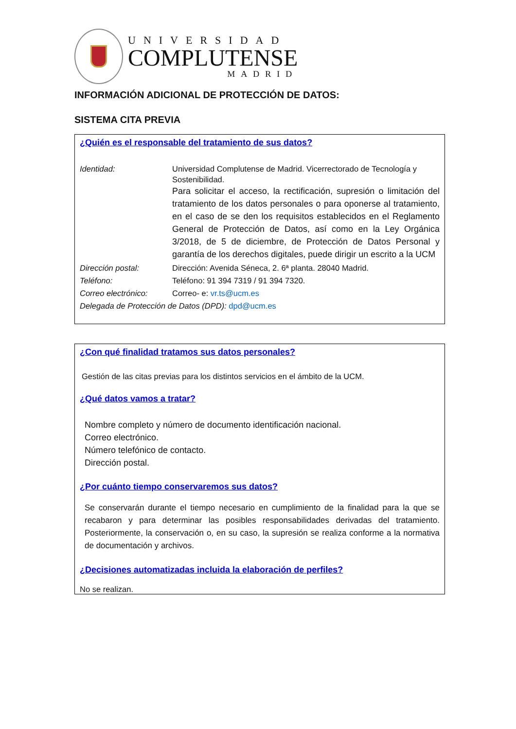UNIVERSIDAD
COMPLUTENSE
MADRID
INFORMACIÓN ADICIONAL DE PROTECCIÓN DE DATOS:
SISTEMA CITA PREVIA
¿Quién es el responsable del tratamiento de sus datos?
| Identidad: | Universidad Complutense de Madrid. Vicerrectorado de Tecnología y Sostenibilidad. Para solicitar el acceso, la rectificación, supresión o limitación del tratamiento de los datos personales o para oponerse al tratamiento, en el caso de se den los requisitos establecidos en el Reglamento General de Protección de Datos, así como en la Ley Orgánica 3/2018, de 5 de diciembre, de Protección de Datos Personal y garantía de los derechos digitales, puede dirigir un escrito a la UCM |
| Dirección postal: | Dirección: Avenida Séneca, 2. 6ª planta. 28040 Madrid. |
| Teléfono: | Teléfono: 91 394 7319 / 91 394 7320. |
| Correo electrónico: | Correo- e: vr.ts@ucm.es |
| Delegada de Protección de Datos (DPD): dpd@ucm.es | |
¿Con qué finalidad tratamos sus datos personales?
Gestión de las citas previas para los distintos servicios en el ámbito de la UCM.
¿Qué datos vamos a tratar?
Nombre completo y número de documento identificación nacional.
Correo electrónico.
Número telefónico de contacto.
Dirección postal.
¿Por cuánto tiempo conservaremos sus datos?
Se conservarán durante el tiempo necesario en cumplimiento de la finalidad para la que se recabaron y para determinar las posibles responsabilidades derivadas del tratamiento. Posteriormente, la conservación o, en su caso, la supresión se realiza conforme a la normativa de documentación y archivos.
¿Decisiones automatizadas incluida la elaboración de perfiles?
No se realizan.